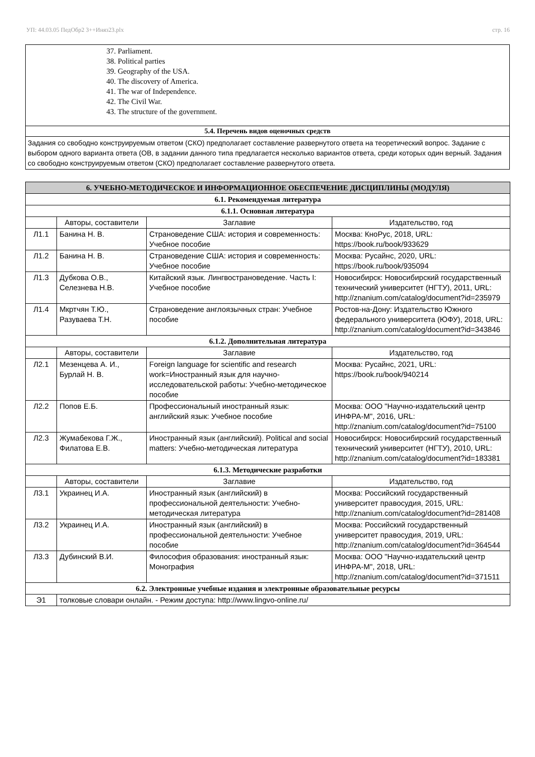УП: 44.03.05 ПедОбр2 3++Иняз23.plx стр. 16
37. Parliament.
38. Political parties
39. Geography of the USA.
40. The discovery of America.
41. The war of Independence.
42. The Civil War.
43. The structure of the government.
5.4. Перечень видов оценочных средств
Задания со свободно конструируемым ответом (СКО) предполагает составление развернутого ответа на теоретический вопрос. Задание с выбором одного варианта ответа (ОВ, в задании данного типа предлагается несколько вариантов ответа, среди которых один верный. Задания со свободно конструируемым ответом (СКО) предполагает составление развернутого ответа.
| 6. УЧЕБНО-МЕТОДИЧЕСКОЕ И ИНФОРМАЦИОННОЕ ОБЕСПЕЧЕНИЕ ДИСЦИПЛИНЫ (МОДУЛЯ) | | | |
| 6.1. Рекомендуемая литература | | | |
| 6.1.1. Основная литература | | | |
| | Авторы, составители | Заглавие | Издательство, год |
| Л1.1 | Банина Н. В. | Страноведение США: история и современность: Учебное пособие | Москва: КноРус, 2018, URL: https://book.ru/book/933629 |
| Л1.2 | Банина Н. В. | Страноведение США: история и современность: Учебное пособие | Москва: Русайнс, 2020, URL: https://book.ru/book/935094 |
| Л1.3 | Дубкова О.В., Селезнева Н.В. | Китайский язык. Лингвострановедение. Часть I: Учебное пособие | Новосибирск: Новосибирский государственный технический университет (НГТУ), 2011, URL: http://znanium.com/catalog/document?id=235979 |
| Л1.4 | Мкртчян Т.Ю., Разуваева Т.Н. | Страноведение англоязычных стран: Учебное пособие | Ростов-на-Дону: Издательство Южного федерального университета (ЮФУ), 2018, URL: http://znanium.com/catalog/document?id=343846 |
| 6.1.2. Дополнительная литература | | | |
| | Авторы, составители | Заглавие | Издательство, год |
| Л2.1 | Мезенцева А. И., Бурлай Н. В. | Foreign language for scientific and research work=Иностранный язык для научно-исследовательской работы: Учебно-методическое пособие | Москва: Русайнс, 2021, URL: https://book.ru/book/940214 |
| Л2.2 | Попов Е.Б. | Профессиональный иностранный язык: английский язык: Учебное пособие | Москва: ООО "Научно-издательский центр ИНФРА-М", 2016, URL: http://znanium.com/catalog/document?id=75100 |
| Л2.3 | Жумабекова Г.Ж., Филатова Е.В. | Иностранный язык (английский). Political and social matters: Учебно-методическая литература | Новосибирск: Новосибирский государственный технический университет (НГТУ), 2010, URL: http://znanium.com/catalog/document?id=183381 |
| 6.1.3. Методические разработки | | | |
| | Авторы, составители | Заглавие | Издательство, год |
| Л3.1 | Украинец И.А. | Иностранный язык (английский) в профессиональной деятельности: Учебно-методическая литература | Москва: Российский государственный университет правосудия, 2015, URL: http://znanium.com/catalog/document?id=281408 |
| Л3.2 | Украинец И.А. | Иностранный язык (английский) в профессиональной деятельности: Учебное пособие | Москва: Российский государственный университет правосудия, 2019, URL: http://znanium.com/catalog/document?id=364544 |
| Л3.3 | Дубинский В.И. | Философия образования: иностранный язык: Монография | Москва: ООО "Научно-издательский центр ИНФРА-М", 2018, URL: http://znanium.com/catalog/document?id=371511 |
| 6.2. Электронные учебные издания и электронные образовательные ресурсы | | | |
| Э1 | толковые словари онлайн. - Режим доступа: http://www.lingvo-online.ru/ | | |